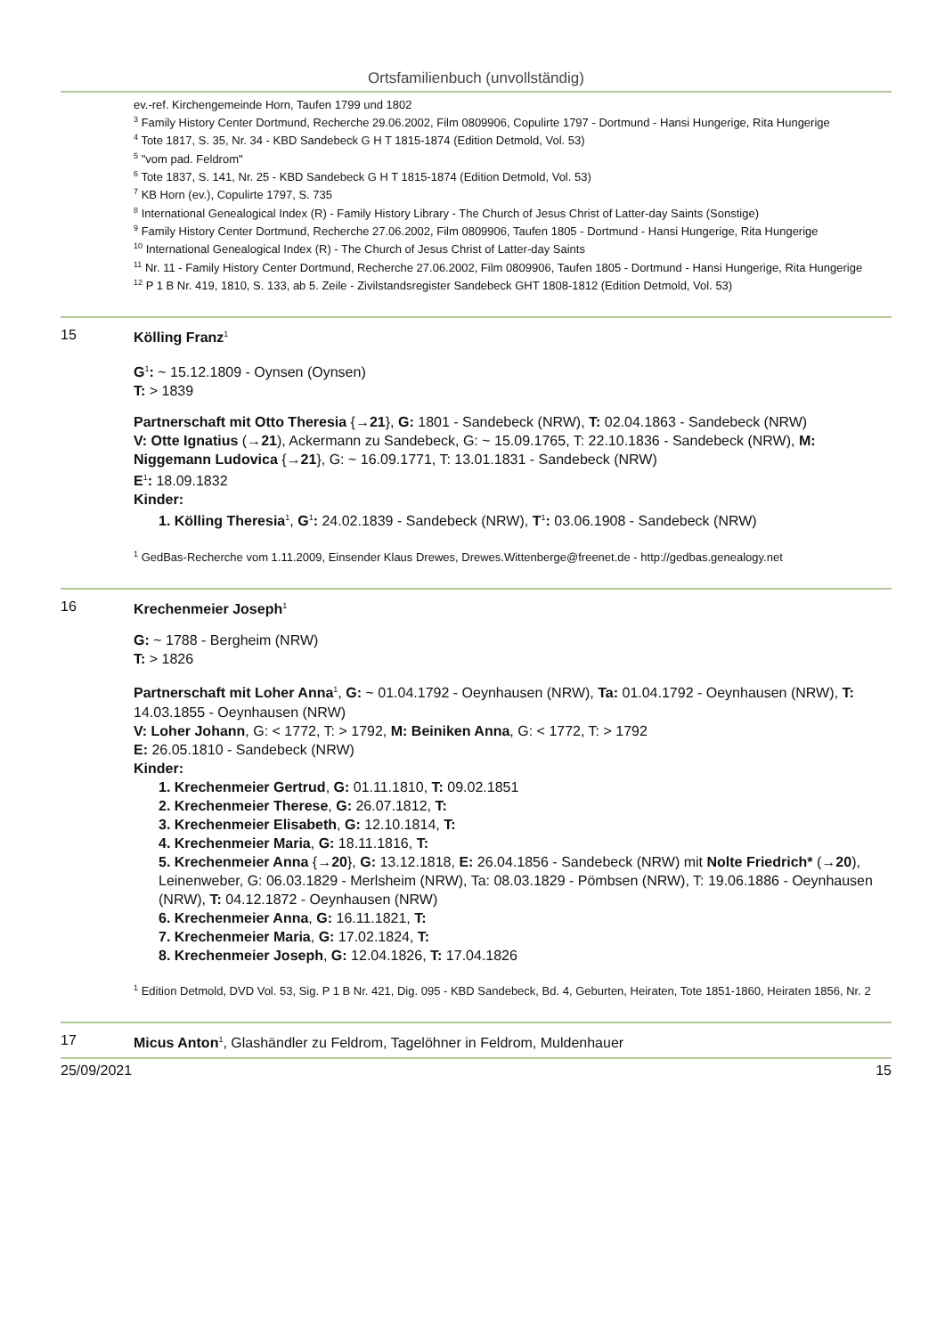Ortsfamilienbuch (unvollständig)
ev.-ref. Kirchengemeinde Horn, Taufen 1799 und 1802
<sup>3</sup> Family History Center Dortmund, Recherche 29.06.2002, Film 0809906, Copulirte 1797 - Dortmund - Hansi Hungerige, Rita Hungerige
<sup>4</sup> Tote 1817, S. 35, Nr. 34 - KBD Sandebeck G H T 1815-1874 (Edition Detmold, Vol. 53)
<sup>5</sup> "vom pad. Feldrom"
<sup>6</sup> Tote 1837, S. 141, Nr. 25 - KBD Sandebeck G H T 1815-1874 (Edition Detmold, Vol. 53)
<sup>7</sup> KB Horn (ev.), Copulirte 1797, S. 735
<sup>8</sup> International Genealogical Index (R) - Family History Library - The Church of Jesus Christ of Latter-day Saints (Sonstige)
<sup>9</sup> Family History Center Dortmund, Recherche 27.06.2002, Film 0809906, Taufen 1805 - Dortmund - Hansi Hungerige, Rita Hungerige
<sup>10</sup> International Genealogical Index (R) - The Church of Jesus Christ of Latter-day Saints
<sup>11</sup> Nr. 11 - Family History Center Dortmund, Recherche 27.06.2002, Film 0809906, Taufen 1805 - Dortmund - Hansi Hungerige, Rita Hungerige
<sup>12</sup> P 1 B Nr. 419, 1810, S. 133, ab 5. Zeile - Zivilstandsregister Sandebeck GHT 1808-1812 (Edition Detmold, Vol. 53)
15 Kölling Franz<sup>1</sup>
G<sup>1</sup>: ~ 15.12.1809 - Oynsen (Oynsen)
T: > 1839
Partnerschaft mit Otto Theresia {→21}, G: 1801 - Sandebeck (NRW), T: 02.04.1863 - Sandebeck (NRW)
V: Otte Ignatius (→21), Ackermann zu Sandebeck, G: ~ 15.09.1765, T: 22.10.1836 - Sandebeck (NRW), M: Niggemann Ludovica {→21}, G: ~ 16.09.1771, T: 13.01.1831 - Sandebeck (NRW)
E<sup>1</sup>: 18.09.1832
Kinder:
1. Kölling Theresia<sup>1</sup>, G<sup>1</sup>: 24.02.1839 - Sandebeck (NRW), T<sup>1</sup>: 03.06.1908 - Sandebeck (NRW)
<sup>1</sup> GedBas-Recherche vom 1.11.2009, Einsender Klaus Drewes, Drewes.Wittenberge@freenet.de - http://gedbas.genealogy.net
16 Krechenmeier Joseph<sup>1</sup>
G: ~ 1788 - Bergheim (NRW)
T: > 1826
Partnerschaft mit Loher Anna<sup>1</sup>, G: ~ 01.04.1792 - Oeynhausen (NRW), Ta: 01.04.1792 - Oeynhausen (NRW), T: 14.03.1855 - Oeynhausen (NRW)
V: Loher Johann, G: < 1772, T: > 1792, M: Beiniken Anna, G: < 1772, T: > 1792
E: 26.05.1810 - Sandebeck (NRW)
Kinder:
1. Krechenmeier Gertrud, G: 01.11.1810, T: 09.02.1851
2. Krechenmeier Therese, G: 26.07.1812, T:
3. Krechenmeier Elisabeth, G: 12.10.1814, T:
4. Krechenmeier Maria, G: 18.11.1816, T:
5. Krechenmeier Anna {→20}, G: 13.12.1818, E: 26.04.1856 - Sandebeck (NRW) mit Nolte Friedrich* (→20), Leinenweber, G: 06.03.1829 - Merlsheim (NRW), Ta: 08.03.1829 - Pömbsen (NRW), T: 19.06.1886 - Oeynhausen (NRW), T: 04.12.1872 - Oeynhausen (NRW)
6. Krechenmeier Anna, G: 16.11.1821, T:
7. Krechenmeier Maria, G: 17.02.1824, T:
8. Krechenmeier Joseph, G: 12.04.1826, T: 17.04.1826
<sup>1</sup> Edition Detmold, DVD Vol. 53, Sig. P 1 B Nr. 421, Dig. 095 - KBD Sandebeck, Bd. 4, Geburten, Heiraten, Tote 1851-1860, Heiraten 1856, Nr. 2
17 Micus Anton<sup>1</sup>, Glashändler zu Feldrom, Tagelöhner in Feldrom, Muldenhauer
25/09/2021 15